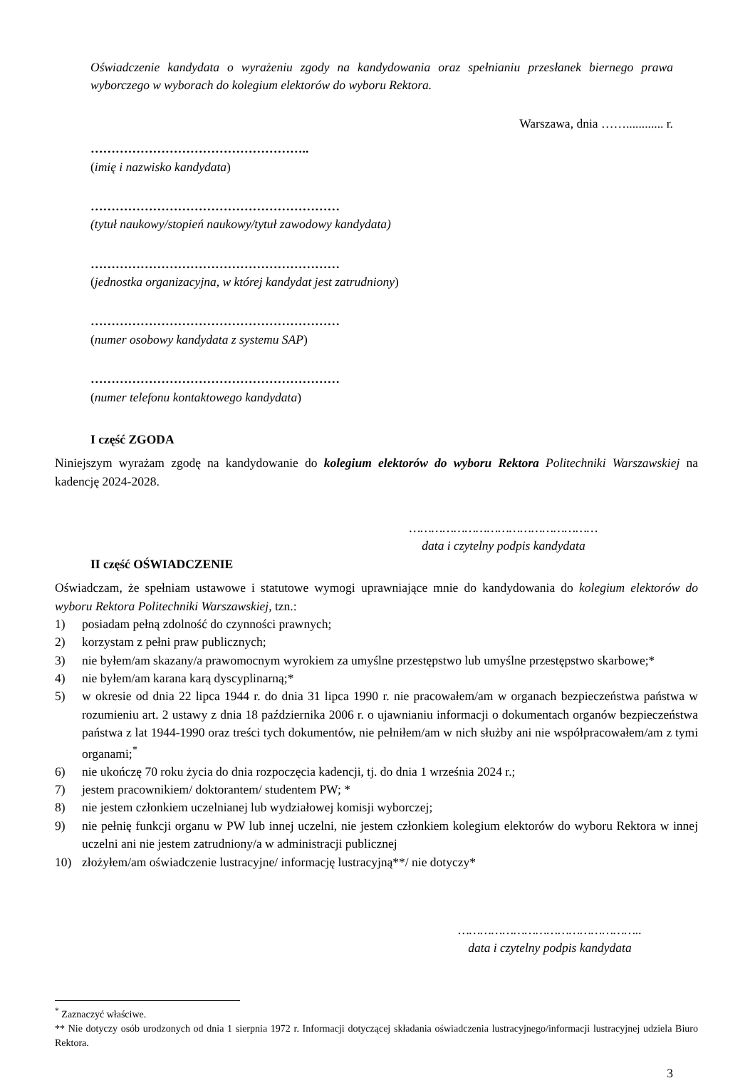Oświadczenie kandydata o wyrażeniu zgody na kandydowania oraz spełnianiu przesłanek biernego prawa wyborczego w wyborach do kolegium elektorów do wyboru Rektora.
Warszawa, dnia ……............ r.
……………………………………………..
(imię i nazwisko kandydata)
……………………………………………………
(tytuł naukowy/stopień naukowy/tytuł zawodowy kandydata)
……………………………………………………
(jednostka organizacyjna, w której kandydat jest zatrudniony)
……………………………………………………
(numer osobowy kandydata z systemu SAP)
……………………………………………………
(numer telefonu kontaktowego kandydata)
I część ZGODA
Niniejszym wyrażam zgodę na kandydowanie do kolegium elektorów do wyboru Rektora Politechniki Warszawskiej na kadencję 2024-2028.
……………………………………………
data i czytelny podpis kandydata
II część OŚWIADCZENIE
Oświadczam, że spełniam ustawowe i statutowe wymogi uprawniające mnie do kandydowania do kolegium elektorów do wyboru Rektora Politechniki Warszawskiej, tzn.:
1) posiadam pełną zdolność do czynności prawnych;
2) korzystam z pełni praw publicznych;
3) nie byłem/am skazany/a prawomocnym wyrokiem za umyślne przestępstwo lub umyślne przestępstwo skarbowe;*
4) nie byłem/am karana karą dyscyplinarną;*
5) w okresie od dnia 22 lipca 1944 r. do dnia 31 lipca 1990 r. nie pracowałem/am w organach bezpieczeństwa państwa w rozumieniu art. 2 ustawy z dnia 18 października 2006 r. o ujawnianiu informacji o dokumentach organów bezpieczeństwa państwa z lat 1944-1990 oraz treści tych dokumentów, nie pełniłem/am w nich służby ani nie współpracowałem/am z tymi organami;<sup>*</sup>
6) nie ukończę 70 roku życia do dnia rozpoczęcia kadencji, tj. do dnia 1 września 2024 r.;
7) jestem pracownikiem/ doktorantem/ studentem PW; *
8) nie jestem członkiem uczelnianej lub wydziałowej komisji wyborczej;
9) nie pełnię funkcji organu w PW lub innej uczelni, nie jestem członkiem kolegium elektorów do wyboru Rektora w innej uczelni ani nie jestem zatrudniony/a w administracji publicznej
10) złożyłem/am oświadczenie lustracyjne/ informację lustracyjną**/ nie dotyczy*
…………………………………………..
data i czytelny podpis kandydata
<sup>*</sup> Zaznaczyć właściwe.
** Nie dotyczy osób urodzonych od dnia 1 sierpnia 1972 r. Informacji dotyczącej składania oświadczenia lustracyjnego/informacji lustracyjnej udziela Biuro Rektora.
3